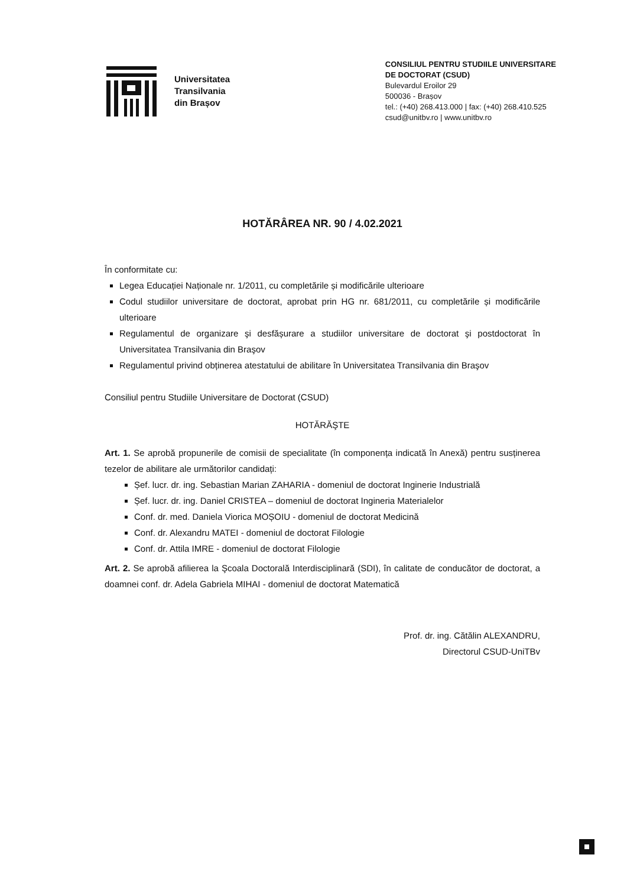Universitatea
Transilvania
din Brașov
CONSILIUL PENTRU STUDIILE UNIVERSITARE
DE DOCTORAT (CSUD)
Bulevardul Eroilor 29
500036 - Brașov
tel.: (+40) 268.413.000 | fax: (+40) 268.410.525
csud@unitbv.ro | www.unitbv.ro
HOTĂRÂREA NR. 90 / 4.02.2021
În conformitate cu:
Legea Educației Naționale nr. 1/2011, cu completările și modificările ulterioare
Codul studiilor universitare de doctorat, aprobat prin HG nr. 681/2011, cu completările și modificările ulterioare
Regulamentul de organizare şi desfășurare a studiilor universitare de doctorat şi postdoctorat în Universitatea Transilvania din Braşov
Regulamentul privind obținerea atestatului de abilitare în Universitatea Transilvania din Braşov
Consiliul pentru Studiile Universitare de Doctorat (CSUD)
HOTĂRĂŞTE
Art. 1. Se aprobă propunerile de comisii de specialitate (în componența indicată în Anexă) pentru susținerea tezelor de abilitare ale următorilor candidați:
Șef. lucr. dr. ing. Sebastian Marian ZAHARIA - domeniul de doctorat Inginerie Industrială
Șef. lucr. dr. ing. Daniel CRISTEA – domeniul de doctorat Ingineria Materialelor
Conf. dr. med. Daniela Viorica MOȘOIU - domeniul de doctorat Medicină
Conf. dr. Alexandru MATEI - domeniul de doctorat Filologie
Conf. dr. Attila IMRE - domeniul de doctorat Filologie
Art. 2. Se aprobă afilierea la Şcoala Doctorală Interdisciplinară (SDI), în calitate de conducător de doctorat, a doamnei conf. dr. Adela Gabriela MIHAI - domeniul de doctorat Matematică
Prof. dr. ing. Cătălin ALEXANDRU,
Directorul CSUD-UniTBv